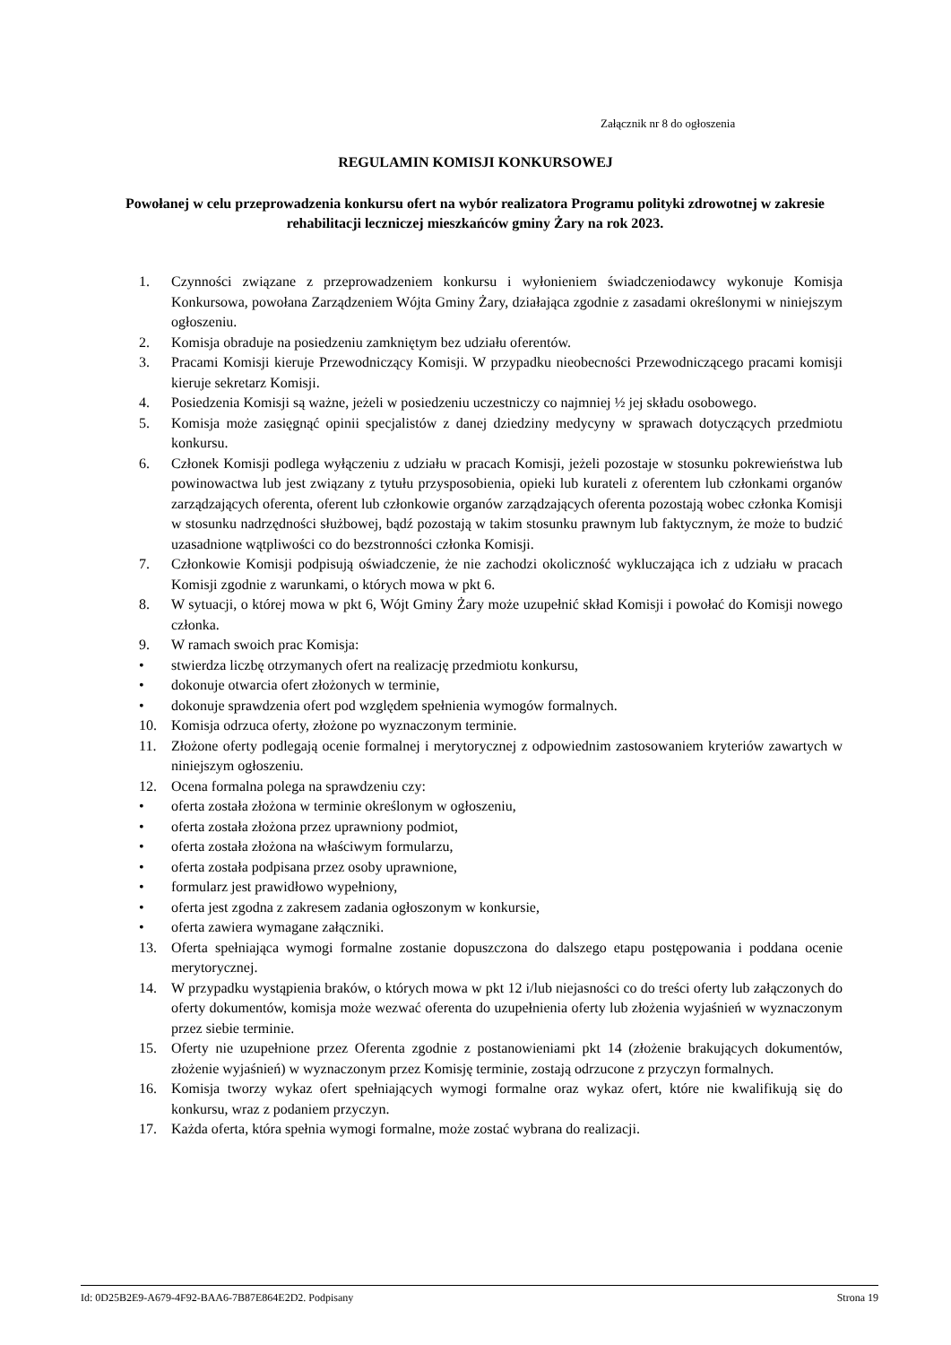Załącznik nr 8 do ogłoszenia
REGULAMIN KOMISJI KONKURSOWEJ
Powołanej w celu przeprowadzenia konkursu ofert na wybór realizatora Programu polityki zdrowotnej w zakresie rehabilitacji leczniczej mieszkańców gminy Żary na rok 2023.
1. Czynności związane z przeprowadzeniem konkursu i wyłonieniem świadczeniodawcy wykonuje Komisja Konkursowa, powołana Zarządzeniem Wójta Gminy Żary, działająca zgodnie z zasadami określonymi w niniejszym ogłoszeniu.
2. Komisja obraduje na posiedzeniu zamkniętym bez udziału oferentów.
3. Pracami Komisji kieruje Przewodniczący Komisji. W przypadku nieobecności Przewodniczącego pracami komisji kieruje sekretarz Komisji.
4. Posiedzenia Komisji są ważne, jeżeli w posiedzeniu uczestniczy co najmniej ½ jej składu osobowego.
5. Komisja może zasięgnąć opinii specjalistów z danej dziedziny medycyny w sprawach dotyczących przedmiotu konkursu.
6. Członek Komisji podlega wyłączeniu z udziału w pracach Komisji, jeżeli pozostaje w stosunku pokrewieństwa lub powinowactwa lub jest związany z tytułu przysposobienia, opieki lub kurateli z oferentem lub członkami organów zarządzających oferenta, oferent lub członkowie organów zarządzających oferenta pozostają wobec członka Komisji w stosunku nadrzędności służbowej, bądź pozostają w takim stosunku prawnym lub faktycznym, że może to budzić uzasadnione wątpliwości co do bezstronności członka Komisji.
7. Członkowie Komisji podpisują oświadczenie, że nie zachodzi okoliczność wykluczająca ich z udziału w pracach Komisji zgodnie z warunkami, o których mowa w pkt 6.
8. W sytuacji, o której mowa w pkt 6, Wójt Gminy Żary może uzupełnić skład Komisji i powołać do Komisji nowego członka.
9. W ramach swoich prac Komisja:
• stwierdza liczbę otrzymanych ofert na realizację przedmiotu konkursu,
• dokonuje otwarcia ofert złożonych w terminie,
• dokonuje sprawdzenia ofert pod względem spełnienia wymogów formalnych.
10. Komisja odrzuca oferty, złożone po wyznaczonym terminie.
11. Złożone oferty podlegają ocenie formalnej i merytorycznej z odpowiednim zastosowaniem kryteriów zawartych w niniejszym ogłoszeniu.
12. Ocena formalna polega na sprawdzeniu czy:
• oferta została złożona w terminie określonym w ogłoszeniu,
• oferta została złożona przez uprawniony podmiot,
• oferta została złożona na właściwym formularzu,
• oferta została podpisana przez osoby uprawnione,
• formularz jest prawidłowo wypełniony,
• oferta jest zgodna z zakresem zadania ogłoszonym w konkursie,
• oferta zawiera wymagane załączniki.
13. Oferta spełniająca wymogi formalne zostanie dopuszczona do dalszego etapu postępowania i poddana ocenie merytorycznej.
14. W przypadku wystąpienia braków, o których mowa w pkt 12 i/lub niejasności co do treści oferty lub załączonych do oferty dokumentów, komisja może wezwać oferenta do uzupełnienia oferty lub złożenia wyjaśnień w wyznaczonym przez siebie terminie.
15. Oferty nie uzupełnione przez Oferenta zgodnie z postanowieniami pkt 14 (złożenie brakujących dokumentów, złożenie wyjaśnień) w wyznaczonym przez Komisję terminie, zostają odrzucone z przyczyn formalnych.
16. Komisja tworzy wykaz ofert spełniających wymogi formalne oraz wykaz ofert, które nie kwalifikują się do konkursu, wraz z podaniem przyczyn.
17. Każda oferta, która spełnia wymogi formalne, może zostać wybrana do realizacji.
Id: 0D25B2E9-A679-4F92-BAA6-7B87E864E2D2. Podpisany Strona 19